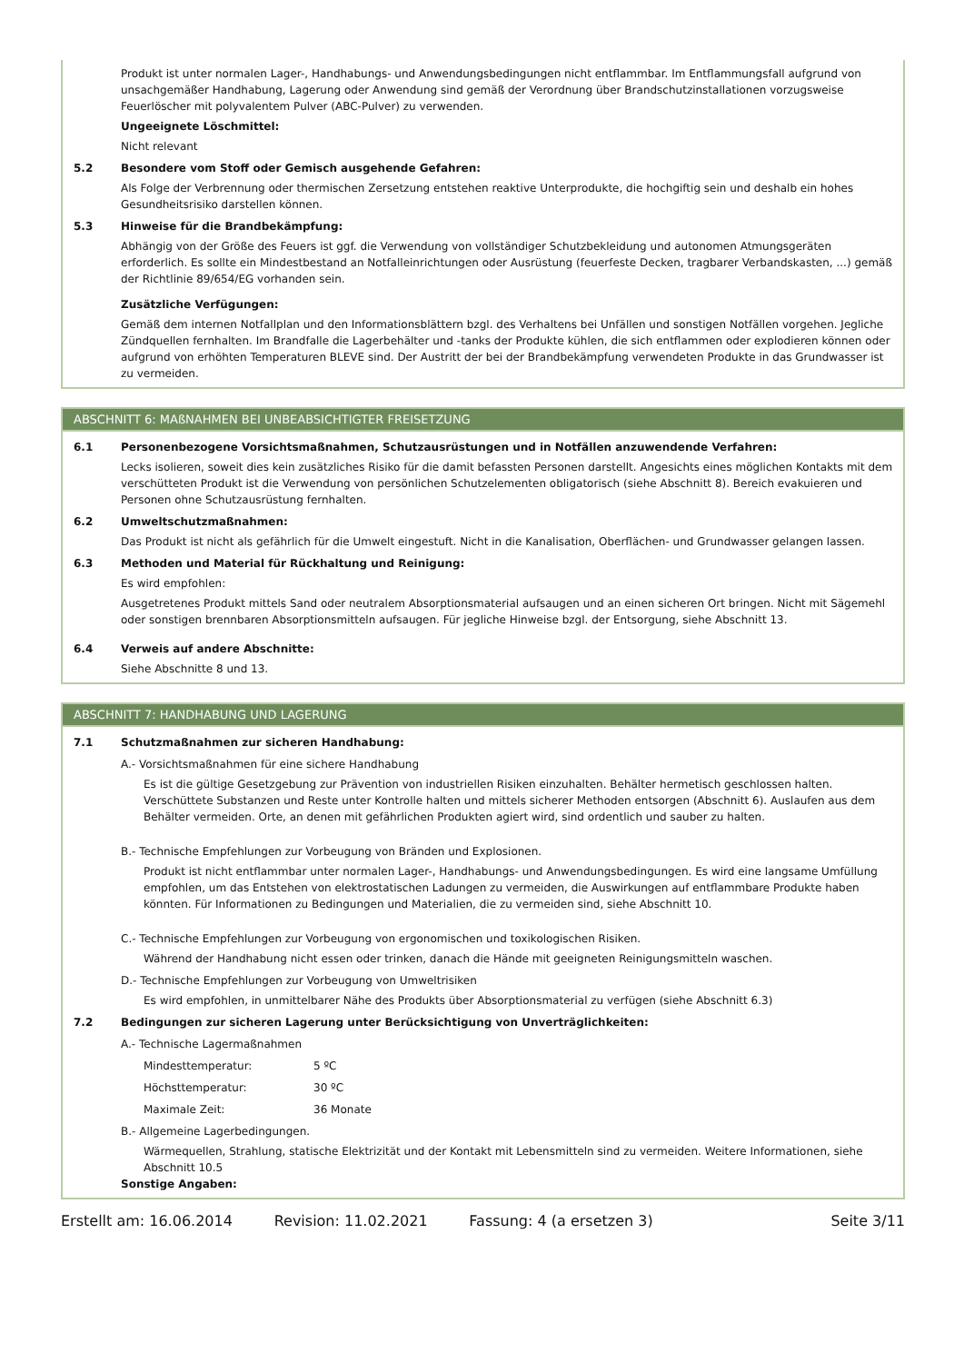Produkt ist unter normalen Lager-, Handhabungs- und Anwendungsbedingungen nicht entflammbar. Im Entflammungsfall aufgrund von unsachgemäßer Handhabung, Lagerung oder Anwendung sind gemäß der Verordnung über Brandschutzinstallationen vorzugsweise Feuerlöscher mit polyvalentem Pulver (ABC-Pulver) zu verwenden.
Ungeeignete Löschmittel:
Nicht relevant
5.2 Besondere vom Stoff oder Gemisch ausgehende Gefahren:
Als Folge der Verbrennung oder thermischen Zersetzung entstehen reaktive Unterprodukte, die hochgiftig sein und deshalb ein hohes Gesundheitsrisiko darstellen können.
5.3 Hinweise für die Brandbekämpfung:
Abhängig von der Größe des Feuers ist ggf. die Verwendung von vollständiger Schutzbekleidung und autonomen Atmungsgeräten erforderlich. Es sollte ein Mindestbestand an Notfalleinrichtungen oder Ausrüstung (feuerfeste Decken, tragbarer Verbandskasten, ...) gemäß der Richtlinie 89/654/EG vorhanden sein.
Zusätzliche Verfügungen:
Gemäß dem internen Notfallplan und den Informationsblättern bzgl. des Verhaltens bei Unfällen und sonstigen Notfällen vorgehen. Jegliche Zündquellen fernhalten. Im Brandfalle die Lagerbehälter und -tanks der Produkte kühlen, die sich entflammen oder explodieren können oder aufgrund von erhöhten Temperaturen BLEVE sind. Der Austritt der bei der Brandbekämpfung verwendeten Produkte in das Grundwasser ist zu vermeiden.
ABSCHNITT 6: MAßNAHMEN BEI UNBEABSICHTIGTER FREISETZUNG
6.1 Personenbezogene Vorsichtsmaßnahmen, Schutzausrüstungen und in Notfällen anzuwendende Verfahren:
Lecks isolieren, soweit dies kein zusätzliches Risiko für die damit befassten Personen darstellt. Angesichts eines möglichen Kontakts mit dem verschütteten Produkt ist die Verwendung von persönlichen Schutzelementen obligatorisch (siehe Abschnitt 8). Bereich evakuieren und Personen ohne Schutzausrüstung fernhalten.
6.2 Umweltschutzmaßnahmen:
Das Produkt ist nicht als gefährlich für die Umwelt eingestuft. Nicht in die Kanalisation, Oberflächen- und Grundwasser gelangen lassen.
6.3 Methoden und Material für Rückhaltung und Reinigung:
Es wird empfohlen:
Ausgetretenes Produkt mittels Sand oder neutralem Absorptionsmaterial aufsaugen und an einen sicheren Ort bringen. Nicht mit Sägemehl oder sonstigen brennbaren Absorptionsmitteln aufsaugen. Für jegliche Hinweise bzgl. der Entsorgung, siehe Abschnitt 13.
6.4 Verweis auf andere Abschnitte:
Siehe Abschnitte 8 und 13.
ABSCHNITT 7: HANDHABUNG UND LAGERUNG
7.1 Schutzmaßnahmen zur sicheren Handhabung:
A.- Vorsichtsmaßnahmen für eine sichere Handhabung
Es ist die gültige Gesetzgebung zur Prävention von industriellen Risiken einzuhalten. Behälter hermetisch geschlossen halten. Verschüttete Substanzen und Reste unter Kontrolle halten und mittels sicherer Methoden entsorgen (Abschnitt 6). Auslaufen aus dem Behälter vermeiden. Orte, an denen mit gefährlichen Produkten agiert wird, sind ordentlich und sauber zu halten.
B.- Technische Empfehlungen zur Vorbeugung von Bränden und Explosionen.
Produkt ist nicht entflammbar unter normalen Lager-, Handhabungs- und Anwendungsbedingungen. Es wird eine langsame Umfüllung empfohlen, um das Entstehen von elektrostatischen Ladungen zu vermeiden, die Auswirkungen auf entflammbare Produkte haben könnten. Für Informationen zu Bedingungen und Materialien, die zu vermeiden sind, siehe Abschnitt 10.
C.- Technische Empfehlungen zur Vorbeugung von ergonomischen und toxikologischen Risiken.
Während der Handhabung nicht essen oder trinken, danach die Hände mit geeigneten Reinigungsmitteln waschen.
D.- Technische Empfehlungen zur Vorbeugung von Umweltrisiken
Es wird empfohlen, in unmittelbarer Nähe des Produkts über Absorptionsmaterial zu verfügen (siehe Abschnitt 6.3)
7.2 Bedingungen zur sicheren Lagerung unter Berücksichtigung von Unverträglichkeiten:
A.- Technische Lagermaßnahmen
Mindesttemperatur: 5 ºC
Höchsttemperatur: 30 ºC
Maximale Zeit: 36 Monate
B.- Allgemeine Lagerbedingungen.
Wärmequellen, Strahlung, statische Elektrizität und der Kontakt mit Lebensmitteln sind zu vermeiden. Weitere Informationen, siehe Abschnitt 10.5
Sonstige Angaben:
Erstellt am: 16.06.2014 Revision: 11.02.2021 Fassung: 4 (a ersetzen 3) Seite 3/11